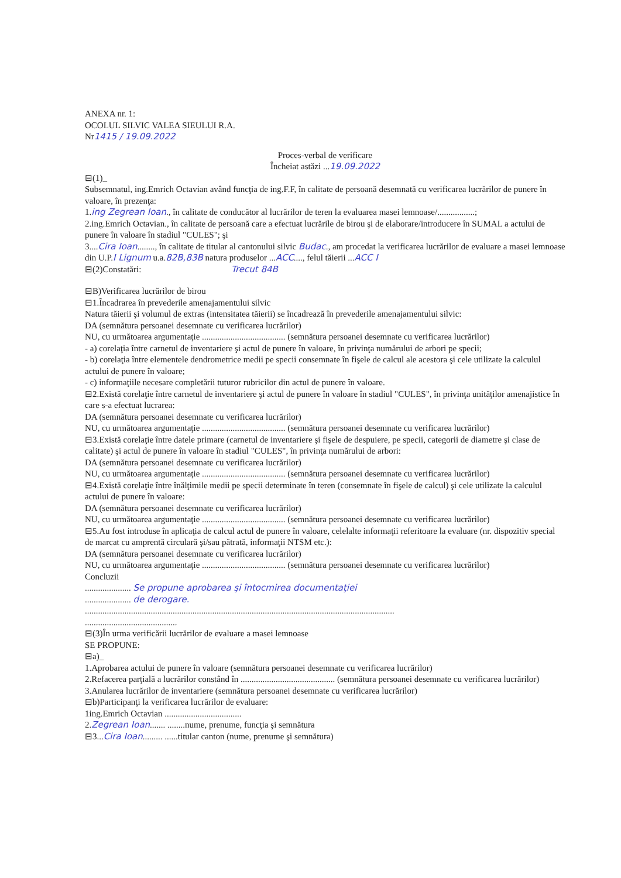ANEXA nr. 1:
OCOLUL SILVIC VALEA SIEULUI R.A.
Nr1415 / 19.09.2022
Proces-verbal de verificare
Încheiat astăzi ...19.09.2022
⊟(1)_
Subsemnatul, ing.Emrich Octavian având funcţia de ing.F.F, în calitate de persoană desemnată cu verificarea lucrărilor de punere în valoare, în prezenţa:
1.ing Zegrean Ioan., în calitate de conducător al lucrărilor de teren la evaluarea masei lemnoase/.................;
2.ing.Emrich Octavian., în calitate de persoană care a efectuat lucrările de birou şi de elaborare/introducere în SUMAL a actului de punere în valoare în stadiul "CULES"; şi
3....Cira Ioan........, în calitate de titular al cantonului silvic Budac., am procedat la verificarea lucrărilor de evaluare a masei lemnoase din U.P.I Lignum u.a.82B,83B natura produselor ...ACC...., felul tăierii ...ACC I
⊟(2)Constatări: Trecut 84B
⊟B)Verificarea lucrărilor de birou
⊟1.Încadrarea în prevederile amenajamentului silvic
Natura tăierii şi volumul de extras (intensitatea tăierii) se încadrează în prevederile amenajamentului silvic:
DA (semnătura persoanei desemnate cu verificarea lucrărilor)
NU, cu următoarea argumentaţie ...................................... (semnătura persoanei desemnate cu verificarea lucrărilor)
- a) corelaţia între carnetul de inventariere şi actul de punere în valoare, în privinţa numărului de arbori pe specii;
- b) corelaţia între elementele dendrometrice medii pe specii consemnate în fişele de calcul ale acestora şi cele utilizate la calculul actului de punere în valoare;
- c) informaţiile necesare completării tuturor rubricilor din actul de punere în valoare.
⊟2.Există corelaţie între carnetul de inventariere şi actul de punere în valoare în stadiul "CULES", în privinţa unităţilor amenajistice în care s-a efectuat lucrarea:
DA (semnătura persoanei desemnate cu verificarea lucrărilor)
NU, cu următoarea argumentaţie ...................................... (semnătura persoanei desemnate cu verificarea lucrărilor)
⊟3.Există corelaţie între datele primare (carnetul de inventariere şi fişele de despuiere, pe specii, categorii de diametre şi clase de calitate) şi actul de punere în valoare în stadiul "CULES", în privinţa numărului de arbori:
DA (semnătura persoanei desemnate cu verificarea lucrărilor)
NU, cu următoarea argumentaţie ...................................... (semnătura persoanei desemnate cu verificarea lucrărilor)
⊟4.Există corelaţie între înălţimile medii pe specii determinate în teren (consemnate în fişele de calcul) şi cele utilizate la calculul actului de punere în valoare:
DA (semnătura persoanei desemnate cu verificarea lucrărilor)
NU, cu următoarea argumentaţie ...................................... (semnătura persoanei desemnate cu verificarea lucrărilor)
⊟5.Au fost introduse în aplicaţia de calcul actul de punere în valoare, celelalte informaţii referitoare la evaluare (nr. dispozitiv special de marcat cu amprentă circulară şi/sau pătrată, informaţii NTSM etc.):
DA (semnătura persoanei desemnate cu verificarea lucrărilor)
NU, cu următoarea argumentaţie ...................................... (semnătura persoanei desemnate cu verificarea lucrărilor)
Concluzii
..................... Se propune aprobarea şi întocmirea documentaţiei
..................... de derogare.
.............................................................................................................................................
..........................................
⊟(3)În urma verificării lucrărilor de evaluare a masei lemnoase
SE PROPUNE:
⊟a)_
1.Aprobarea actului de punere în valoare (semnătura persoanei desemnate cu verificarea lucrărilor)
2.Refacerea parţială a lucrărilor constând în ........................................... (semnătura persoanei desemnate cu verificarea lucrărilor)
3.Anularea lucrărilor de inventariere (semnătura persoanei desemnate cu verificarea lucrărilor)
⊟b)Participanţi la verificarea lucrărilor de evaluare:
1ing.Emrich Octavian ...................................
2.Zegrean Ioan....... ........nume, prenume, funcţia şi semnătura
⊟3...Cira Ioan......... ......titular canton (nume, prenume şi semnătura)